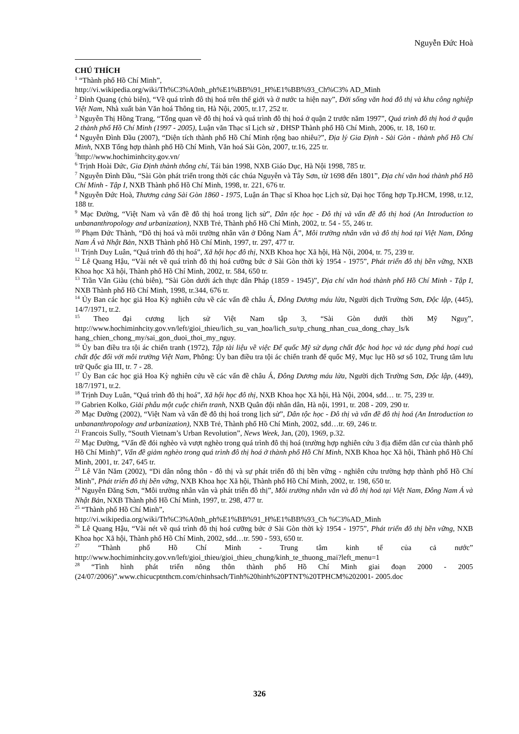Nguyễn Đức Hoà
CHÚ THÍCH
<sup>1</sup> “Thành phố Hồ Chí Minh”,
http://vi.wikipedia.org/wiki/Th%C3%A0nh_ph%E1%BB%91_H%E1%BB%93_Ch%C3% AD_Minh
<sup>2</sup> Đình Quang (chủ biên), “Về quá trình đô thị hoá trên thế giới và ở nước ta hiện nay”, Đời sống văn hoá đô thị và khu công nghiệp Việt Nam, Nhà xuất bản Văn hoá Thông tin, Hà Nội, 2005, tr.17, 252 tr.
<sup>3</sup> Nguyễn Thị Hồng Trang, “Tổng quan về đô thị hoá và quá trình đô thị hoá ở quận 2 trước năm 1997”, Quá trình đô thị hoá ở quận 2 thành phố Hồ Chí Minh (1997 - 2005), Luận văn Thạc sĩ Lịch sử , ĐHSP Thành phố Hồ Chí Minh, 2006, tr. 18, 160 tr.
<sup>4</sup> Nguyễn Đình Đầu (2007), “Diện tích thành phố Hồ Chí Minh rộng bao nhiêu?”, Địa lý Gia Định - Sài Gòn - thành phố Hồ Chí Minh, NXB Tổng hợp thành phố Hồ Chí Minh, Văn hoá Sài Gòn, 2007, tr.16, 225 tr.
<sup>5</sup> http://www.hochiminhcity.gov.vn/
<sup>6</sup> Trịnh Hoài Đức, Gia Định thành thông chí, Tái bản 1998, NXB Giáo Dục, Hà Nội 1998, 785 tr.
<sup>7</sup> Nguyễn Đình Đầu, “Sài Gòn phát triển trong thời các chúa Nguyễn và Tây Sơn, từ 1698 đến 1801”, Địa chí văn hoá thành phố Hồ Chí Minh - Tập I, NXB Thành phố Hồ Chí Minh, 1998, tr. 221, 676 tr.
<sup>8</sup> Nguyễn Đức Hoà, Thương cảng Sài Gòn 1860 - 1975, Luận án Thạc sĩ Khoa học Lịch sử, Đại học Tổng hợp Tp.HCM, 1998, tr.12, 188 tr.
<sup>9</sup> Mạc Đường, “Việt Nam và vấn đề đô thị hoá trong lịch sử”, Dân tộc học - Đô thị và vấn đề đô thị hoá (An Introduction to unbananthropology and urbanization), NXB Trẻ, Thành phố Hồ Chí Minh, 2002, tr. 54 - 55, 246 tr.
<sup>10</sup> Phạm Đức Thành, “Đô thị hoá và môi trường nhân văn ở Đông Nam Á”, Môi trường nhân văn và đô thị hoá tại Việt Nam, Đông Nam Á và Nhật Bản, NXB Thành phố Hồ Chí Minh, 1997, tr. 297, 477 tr.
<sup>11</sup> Trịnh Duy Luân, “Quá trình đô thị hoá”, Xã hội học đô thị, NXB Khoa học Xã hội, Hà Nội, 2004, tr. 75, 239 tr.
<sup>12</sup> Lê Quang Hậu, “Vài nét về quá trình đô thị hoá cưỡng bức ở Sài Gòn thời kỳ 1954 - 1975”, Phát triển đô thị bền vững, NXB Khoa học Xã hội, Thành phố Hồ Chí Minh, 2002, tr. 584, 650 tr.
<sup>13</sup> Trần Văn Giàu (chủ biên), “Sài Gòn dưới ách thực dân Pháp (1859 - 1945)”, Địa chí văn hoá thành phố Hồ Chí Minh - Tập I, NXB Thành phố Hồ Chí Minh, 1998, tr.344, 676 tr.
<sup>14</sup> Ủy Ban các học giả Hoa Kỳ nghiên cứu về các vấn đề châu Á, Đông Dương máu lửa, Người dịch Trường Sơn, Độc lập, (445), 14/7/1971, tr.2.
<sup>15</sup> Theo đại cương lịch sử Việt Nam tập 3, “Sài Gòn dưới thời Mỹ Nguỵ”, http://www.hochiminhcity.gov.vn/left/gioi_thieu/lich_su_van_hoa/lich_su/tp_chung_nhan_cua_dong_chay_ls/k hang_chien_chong_my/sai_gon_duoi_thoi_my_nguy.
<sup>16</sup> Ủy ban điều tra tội ác chiến tranh (1972), Tập tài liệu về việc Đế quốc Mỹ sử dụng chất độc hoá học và tác dụng phá hoại cuả chất độc đối với môi trường Việt Nam, Phông: Ủy ban điều tra tội ác chiến tranh đế quốc Mỹ, Mục lục Hồ sơ số 102, Trung tâm lưu trữ Quốc gia III, tr. 7 - 28.
<sup>17</sup> Ủy Ban các học giả Hoa Kỳ nghiên cứu về các vấn đề châu Á, Đông Dương máu lửa, Người dịch Trường Sơn, Độc lập, (449), 18/7/1971, tr.2.
<sup>18</sup> Trịnh Duy Luân, “Quá trình đô thị hoá”, Xã hội học đô thị, NXB Khoa học Xã hội, Hà Nội, 2004, sđd… tr. 75, 239 tr.
<sup>19</sup> Gabrien Kolko, Giải phẫu một cuộc chiến tranh, NXB Quân đội nhân dân, Hà nội, 1991, tr. 208 - 209, 290 tr.
<sup>20</sup> Mạc Đường (2002), “Việt Nam và vấn đề đô thị hoá trong lịch sử”, Dân tộc học - Đô thị và vấn đề đô thị hoá (An Introduction to unbananthropology and urbanization), NXB Trẻ, Thành phố Hồ Chí Minh, 2002, sđd…tr. 69, 246 tr.
<sup>21</sup> Francois Sully, “South Vietnam’s Urban Revolution”, News Week, Jan, (20), 1969, p.32.
<sup>22</sup> Mạc Đường, “Vấn đề đói nghèo và vượt nghèo trong quá trình đô thị hoá (trường hợp nghiên cứu 3 địa điểm dân cư của thành phố Hồ Chí Minh)”, Vấn đề giảm nghèo trong quá trình đô thị hoá ở thành phố Hồ Chí Minh, NXB Khoa học Xã hội, Thành phố Hồ Chí Minh, 2001, tr. 247, 645 tr.
<sup>23</sup> Lê Văn Năm (2002), “Di dân nông thôn - đô thị và sự phát triển đô thị bền vững - nghiên cứu trường hợp thành phố Hồ Chí Minh”, Phát triển đô thị bền vững, NXB Khoa học Xã hội, Thành phố Hồ Chí Minh, 2002, tr. 198, 650 tr.
<sup>24</sup> Nguyễn Đăng Sơn, “Môi trường nhân văn và phát triển đô thị”, Môi trường nhân văn và đô thị hoá tại Việt Nam, Đông Nam Á và Nhật Bản, NXB Thành phố Hồ Chí Minh, 1997, tr. 298, 477 tr.
<sup>25</sup> “Thành phố Hồ Chí Minh”,
http://vi.wikipedia.org/wiki/Th%C3%A0nh_ph%E1%BB%91_H%E1%BB%93_Ch %C3%AD_Minh
<sup>26</sup> Lê Quang Hậu, “Vài nét về quá trình đô thị hoá cưỡng bức ở Sài Gòn thời kỳ 1954 - 1975”, Phát triển đô thị bền vững, NXB Khoa học Xã hội, Thành phố Hồ Chí Minh, 2002, sđd…tr. 590 - 593, 650 tr.
<sup>27</sup> “Thành phố Hồ Chí Minh - Trung tâm kinh tế của cả nước” http://www.hochiminhcity.gov.vn/left/gioi_thieu/gioi_thieu_chung/kinh_te_thuong_mai?left_menu=1
<sup>28</sup> “Tình hình phát triển nông thôn thành phố Hồ Chí Minh giai đoạn 2000 - 2005 (24/07/2006)”.www.chicucptnthcm.com/chinhsach/Tinh%20hinh%20PTNT%20TPHCM%202001- 2005.doc
326